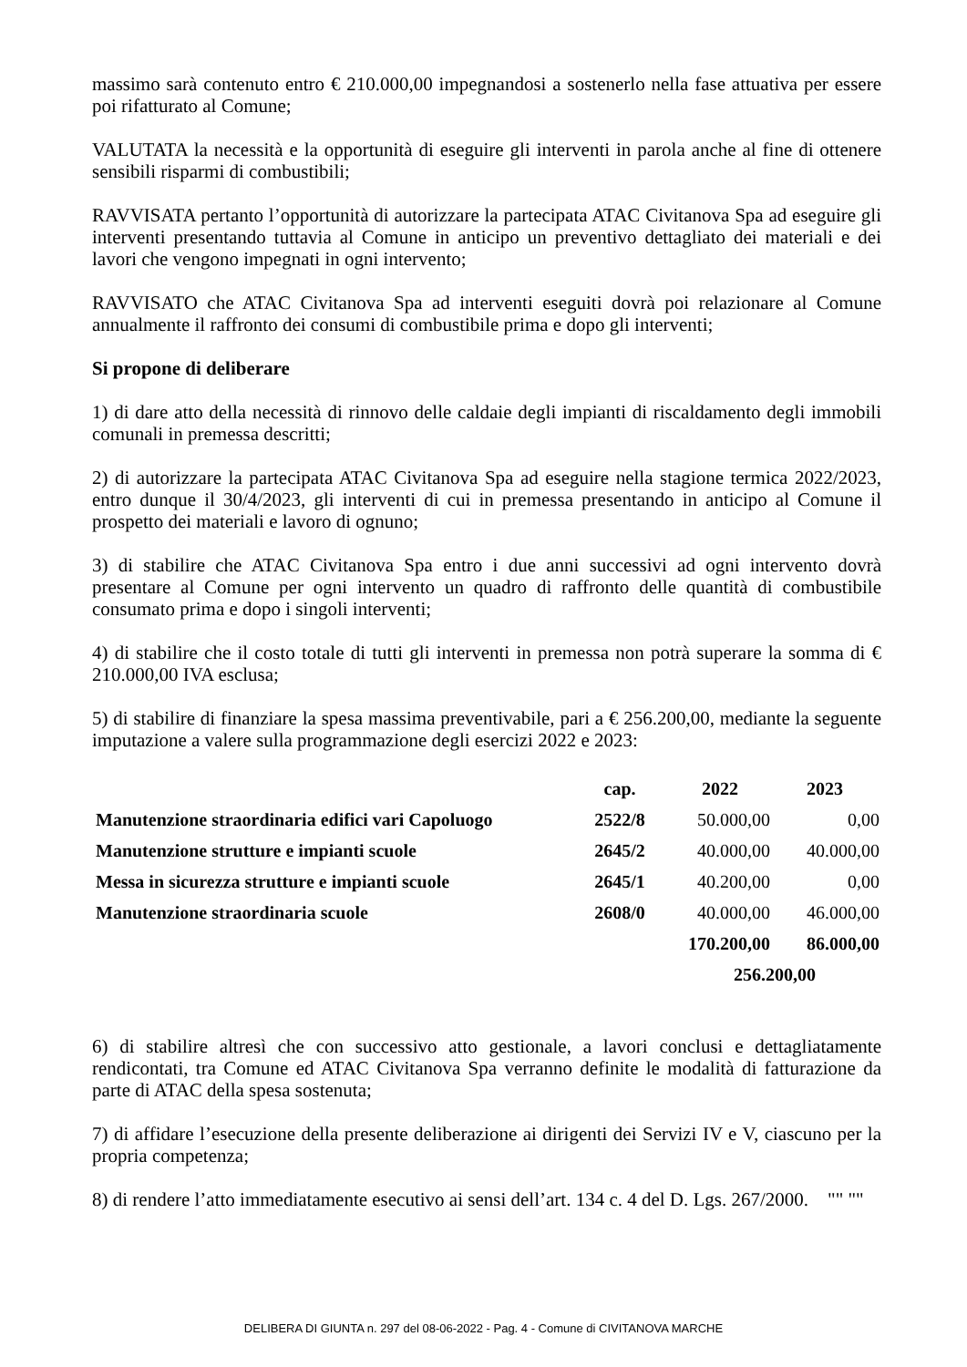massimo sarà contenuto entro € 210.000,00 impegnandosi a sostenerlo nella fase attuativa per essere poi rifatturato al Comune;
VALUTATA la necessità e la opportunità di eseguire gli interventi in parola anche al fine di ottenere sensibili risparmi di combustibili;
RAVVISATA pertanto l’opportunità di autorizzare la partecipata ATAC Civitanova Spa ad eseguire gli interventi presentando tuttavia al Comune in anticipo un preventivo dettagliato dei materiali e dei lavori che vengono impegnati in ogni intervento;
RAVVISATO che ATAC Civitanova Spa ad interventi eseguiti dovrà poi relazionare al Comune annualmente il raffronto dei consumi di combustibile prima e dopo gli interventi;
Si propone di deliberare
1) di dare atto della necessità di rinnovo delle caldaie degli impianti di riscaldamento degli immobili comunali in premessa descritti;
2) di autorizzare la partecipata ATAC Civitanova Spa ad eseguire nella stagione termica 2022/2023, entro dunque il 30/4/2023, gli interventi di cui in premessa presentando in anticipo al Comune il prospetto dei materiali e lavoro di ognuno;
3) di stabilire che ATAC Civitanova Spa entro i due anni successivi ad ogni intervento dovrà presentare al Comune per ogni intervento un quadro di raffronto delle quantità di combustibile consumato prima e dopo i singoli interventi;
4) di stabilire che il costo totale di tutti gli interventi in premessa non potrà superare la somma di € 210.000,00 IVA esclusa;
5) di stabilire di finanziare la spesa massima preventivabile, pari a € 256.200,00, mediante la seguente imputazione a valere sulla programmazione degli esercizi 2022 e 2023:
| | cap. | 2022 | 2023 |
| --- | --- | --- | --- |
| Manutenzione straordinaria edifici vari Capoluogo | 2522/8 | 50.000,00 | 0,00 |
| Manutenzione strutture e impianti scuole | 2645/2 | 40.000,00 | 40.000,00 |
| Messa in sicurezza strutture e impianti scuole | 2645/1 | 40.200,00 | 0,00 |
| Manutenzione straordinaria scuole | 2608/0 | 40.000,00 | 46.000,00 |
| | | 170.200,00 | 86.000,00 |
| | | 256.200,00 | |
6) di stabilire altresì che con successivo atto gestionale, a lavori conclusi e dettagliatamente rendicontati, tra Comune ed ATAC Civitanova Spa verranno definite le modalità di fatturazione da parte di ATAC della spesa sostenuta;
7) di affidare l’esecuzione della presente deliberazione ai dirigenti dei Servizi IV e V, ciascuno per la propria competenza;
8) di rendere l’atto immediatamente esecutivo ai sensi dell’art. 134 c. 4 del D. Lgs. 267/2000. "" ""
DELIBERA DI GIUNTA n. 297 del 08-06-2022 - Pag. 4 - Comune di CIVITANOVA MARCHE